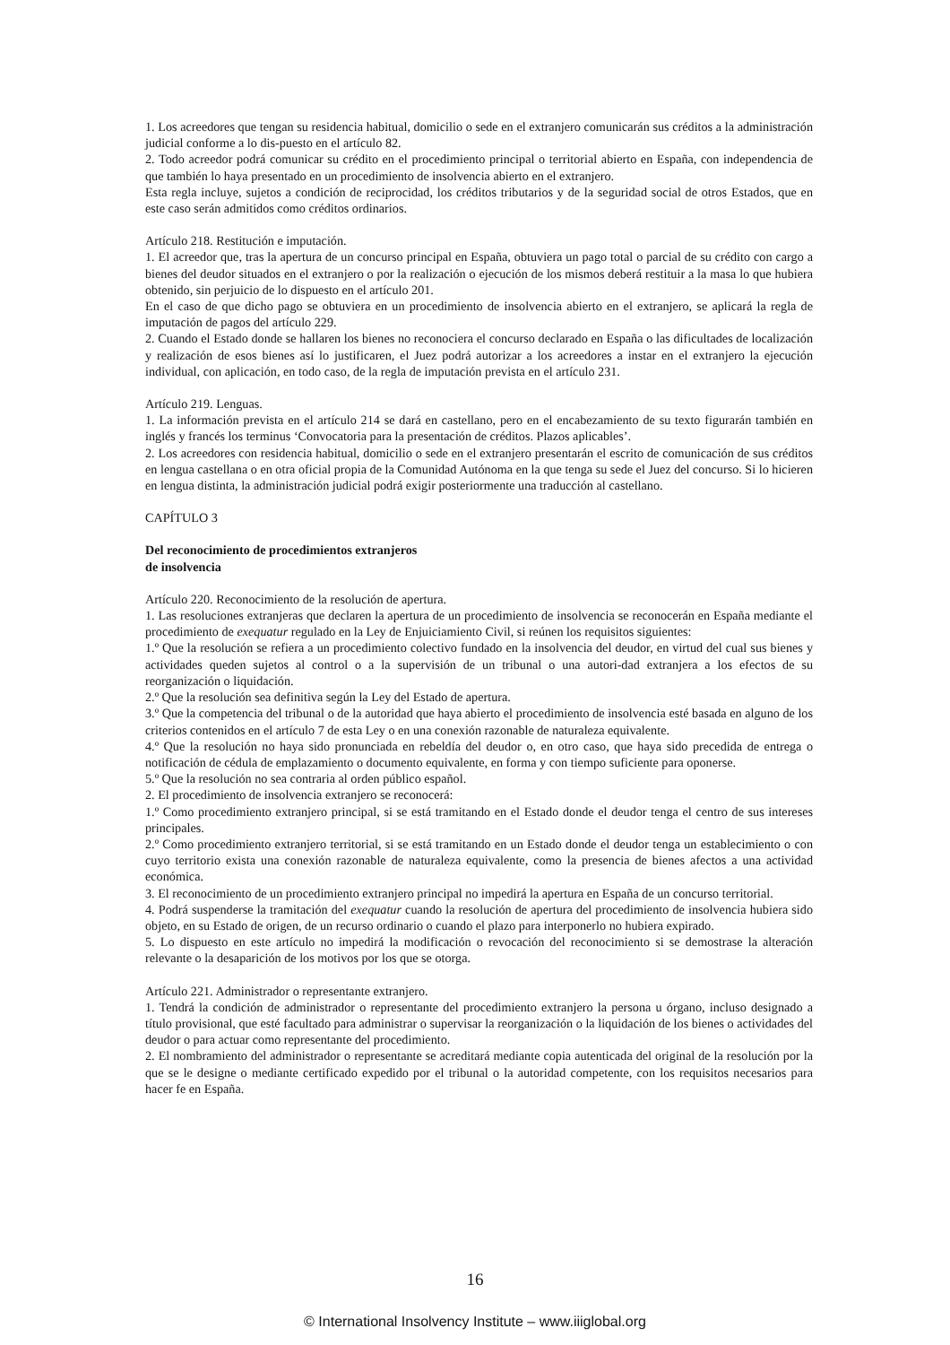1. Los acreedores que tengan su residencia habitual, domicilio o sede en el extranjero comunicarán sus créditos a la administración judicial conforme a lo dis-puesto en el artículo 82.
2. Todo acreedor podrá comunicar su crédito en el procedimiento principal o territorial abierto en España, con independencia de que también lo haya presentado en un procedimiento de insolvencia abierto en el extranjero.
Esta regla incluye, sujetos a condición de reciprocidad, los créditos tributarios y de la seguridad social de otros Estados, que en este caso serán admitidos como créditos ordinarios.
Artículo 218. Restitución e imputación.
1. El acreedor que, tras la apertura de un concurso principal en España, obtuviera un pago total o parcial de su crédito con cargo a bienes del deudor situados en el extranjero o por la realización o ejecución de los mismos deberá restituir a la masa lo que hubiera obtenido, sin perjuicio de lo dispuesto en el artículo 201.
En el caso de que dicho pago se obtuviera en un procedimiento de insolvencia abierto en el extranjero, se aplicará la regla de imputación de pagos del artículo 229.
2. Cuando el Estado donde se hallaren los bienes no reconociera el concurso declarado en España o las dificultades de localización y realización de esos bienes así lo justificaren, el Juez podrá autorizar a los acreedores a instar en el extranjero la ejecución individual, con aplicación, en todo caso, de la regla de imputación prevista en el artículo 231.
Artículo 219. Lenguas.
1. La información prevista en el artículo 214 se dará en castellano, pero en el encabezamiento de su texto figurarán también en inglés y francés los terminus ‘Convocatoria para la presentación de créditos. Plazos aplicables’.
2. Los acreedores con residencia habitual, domicilio o sede en el extranjero presentarán el escrito de comunicación de sus créditos en lengua castellana o en otra oficial propia de la Comunidad Autónoma en la que tenga su sede el Juez del concurso. Si lo hicieren en lengua distinta, la administración judicial podrá exigir posteriormente una traducción al castellano.
CAPÍTULO 3
Del reconocimiento de procedimientos extranjeros
de insolvencia
Artículo 220. Reconocimiento de la resolución de apertura.
1. Las resoluciones extranjeras que declaren la apertura de un procedimiento de insolvencia se reconocerán en España mediante el procedimiento de exequatur regulado en la Ley de Enjuiciamiento Civil, si reúnen los requisitos siguientes:
1.º Que la resolución se refiera a un procedimiento colectivo fundado en la insolvencia del deudor, en virtud del cual sus bienes y actividades queden sujetos al control o a la supervisión de un tribunal o una autori-dad extranjera a los efectos de su reorganización o liquidación.
2.º Que la resolución sea definitiva según la Ley del Estado de apertura.
3.º Que la competencia del tribunal o de la autoridad que haya abierto el procedimiento de insolvencia esté basada en alguno de los criterios contenidos en el artículo 7 de esta Ley o en una conexión razonable de naturaleza equivalente.
4.º Que la resolución no haya sido pronunciada en rebeldía del deudor o, en otro caso, que haya sido precedida de entrega o notificación de cédula de emplazamiento o documento equivalente, en forma y con tiempo suficiente para oponerse.
5.º Que la resolución no sea contraria al orden público español.
2. El procedimiento de insolvencia extranjero se reconocerá:
1.º Como procedimiento extranjero principal, si se está tramitando en el Estado donde el deudor tenga el centro de sus intereses principales.
2.º Como procedimiento extranjero territorial, si se está tramitando en un Estado donde el deudor tenga un establecimiento o con cuyo territorio exista una conexión razonable de naturaleza equivalente, como la presencia de bienes afectos a una actividad económica.
3. El reconocimiento de un procedimiento extranjero principal no impedirá la apertura en España de un concurso territorial.
4. Podrá suspenderse la tramitación del exequatur cuando la resolución de apertura del procedimiento de insolvencia hubiera sido objeto, en su Estado de origen, de un recurso ordinario o cuando el plazo para interponerlo no hubiera expirado.
5. Lo dispuesto en este artículo no impedirá la modificación o revocación del reconocimiento si se demostrase la alteración relevante o la desaparición de los motivos por los que se otorga.
Artículo 221. Administrador o representante extranjero.
1. Tendrá la condición de administrador o representante del procedimiento extranjero la persona u órgano, incluso designado a título provisional, que esté facultado para administrar o supervisar la reorganización o la liquidación de los bienes o actividades del deudor o para actuar como representante del procedimiento.
2. El nombramiento del administrador o representante se acreditará mediante copia autenticada del original de la resolución por la que se le designe o mediante certificado expedido por el tribunal o la autoridad competente, con los requisitos necesarios para hacer fe en España.
16
© International Insolvency Institute – www.iiiglobal.org